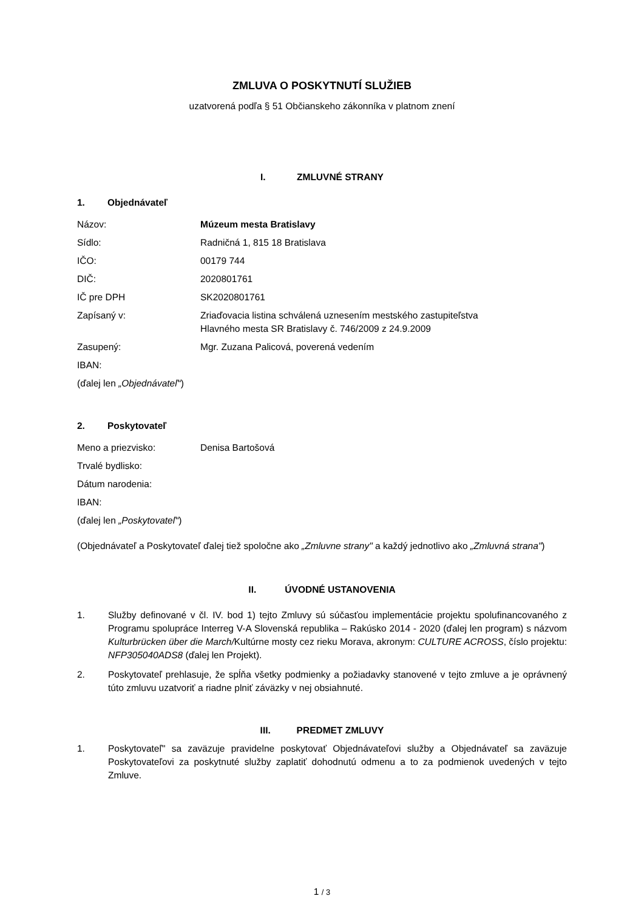ZMLUVA O POSKYTNUTÍ SLUŽIEB
uzatvorená podľa § 51 Občianskeho zákonníka v platnom znení
I. ZMLUVNÉ STRANY
1. Objednávateľ
Názov: Múzeum mesta Bratislavy
Sídlo: Radničná 1, 815 18 Bratislava
IČO: 00179 744
DIČ: 2020801761
IČ pre DPH SK2020801761
Zapísaný v: Zriaďovacia listina schválená uznesením mestského zastupiteľstva
Hlavného mesta SR Bratislavy č. 746/2009 z 24.9.2009
Zasupený: Mgr. Zuzana Palicová, poverená vedením
IBAN:
(ďalej len „Objednávateľ“)
2. Poskytovateľ
Meno a priezvisko: Denisa Bartošová
Trvalé bydlisko:
Dátum narodenia:
IBAN:
(ďalej len „Poskytovateľ“)
(Objednávateľ a Poskytovateľ ďalej tiež spoločne ako „Zmluvne strany" a každý jednotlivo ako „Zmluvná strana")
II. ÚVODNÉ USTANOVENIA
1. Služby definované v čl. IV. bod 1) tejto Zmluvy sú súčasťou implementácie projektu spolufinancovaného z Programu spolupráce Interreg V-A Slovenská republika – Rakúsko 2014 - 2020 (ďalej len program) s názvom Kulturbrücken über die March/Kultúrne mosty cez rieku Morava, akronym: CULTURE ACROSS, číslo projektu: NFP305040ADS8 (ďalej len Projekt).
2. Poskytovateľ prehlasuje, že spĺňa všetky podmienky a požiadavky stanovené v tejto zmluve a je oprávnený túto zmluvu uzatvoriť a riadne plniť záväzky v nej obsiahnuté.
III. PREDMET ZMLUVY
1. Poskytovateľ" sa zaväzuje pravidelne poskytovať Objednávateľovi služby a Objednávateľ sa zaväzuje Poskytovateľovi za poskytnuté služby zaplatiť dohodnutú odmenu a to za podmienok uvedených v tejto Zmluve.
1 / 3